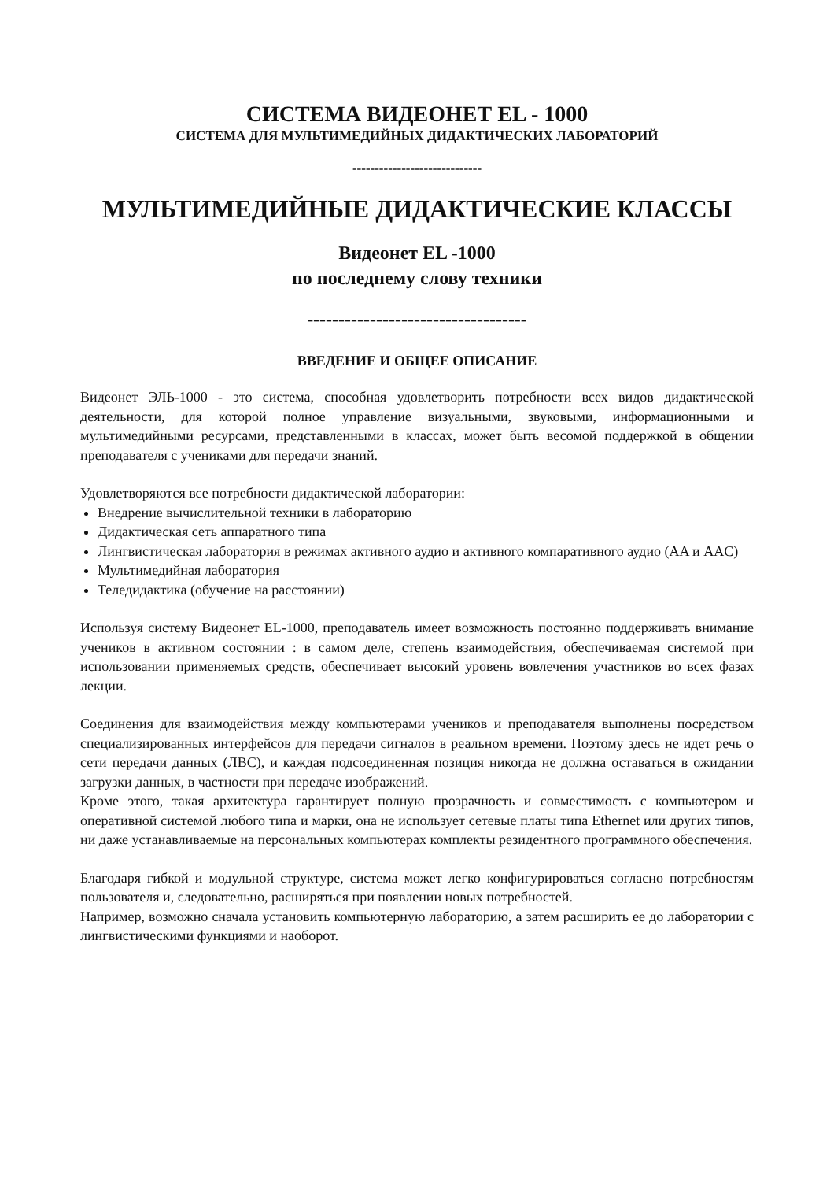СИСТЕМА ВИДЕОНЕТ EL - 1000
СИСТЕМА ДЛЯ МУЛЬТИМЕДИЙНЫХ ДИДАКТИЧЕСКИХ ЛАБОРАТОРИЙ
-----------------------------
МУЛЬТИМЕДИЙНЫЕ ДИДАКТИЧЕСКИЕ КЛАССЫ
Видеонет EL -1000
по последнему слову техники
-----------------------------------
ВВЕДЕНИЕ И ОБЩЕЕ ОПИСАНИЕ
Видеонет ЭЛЬ-1000 - это система, способная удовлетворить потребности всех видов дидактической деятельности, для которой полное управление визуальными, звуковыми, информационными и мультимедийными ресурсами, представленными в классах, может быть весомой поддержкой в общении преподавателя с учениками для передачи знаний.
Удовлетворяются все потребности дидактической лаборатории:
Внедрение вычислительной техники в лабораторию
Дидактическая сеть аппаратного типа
Лингвистическая лаборатория в режимах активного аудио и активного компаративного аудио (AA и AAC)
Мультимедийная лаборатория
Теледидактика (обучение на расстоянии)
Используя систему Видеонет EL-1000, преподаватель имеет возможность постоянно поддерживать внимание учеников в активном состоянии : в самом деле, степень взаимодействия, обеспечиваемая системой при использовании применяемых средств, обеспечивает высокий уровень вовлечения участников во всех фазах лекции.
Соединения для взаимодействия между компьютерами учеников и преподавателя выполнены посредством специализированных интерфейсов для передачи сигналов в реальном времени. Поэтому здесь не идет речь о сети передачи данных (ЛВС), и каждая подсоединенная позиция никогда не должна оставаться в ожидании загрузки данных, в частности при передаче изображений.
Кроме этого, такая архитектура гарантирует полную прозрачность и совместимость с компьютером и оперативной системой любого типа и марки, она не использует сетевые платы типа Ethernet или других типов, ни даже устанавливаемые на персональных компьютерах комплекты резидентного программного обеспечения.
Благодаря гибкой и модульной структуре, система может легко конфигурироваться согласно потребностям пользователя и, следовательно, расширяться при появлении новых потребностей.
Например, возможно сначала установить компьютерную лабораторию, а затем расширить ее до лаборатории с лингвистическими функциями и наоборот.